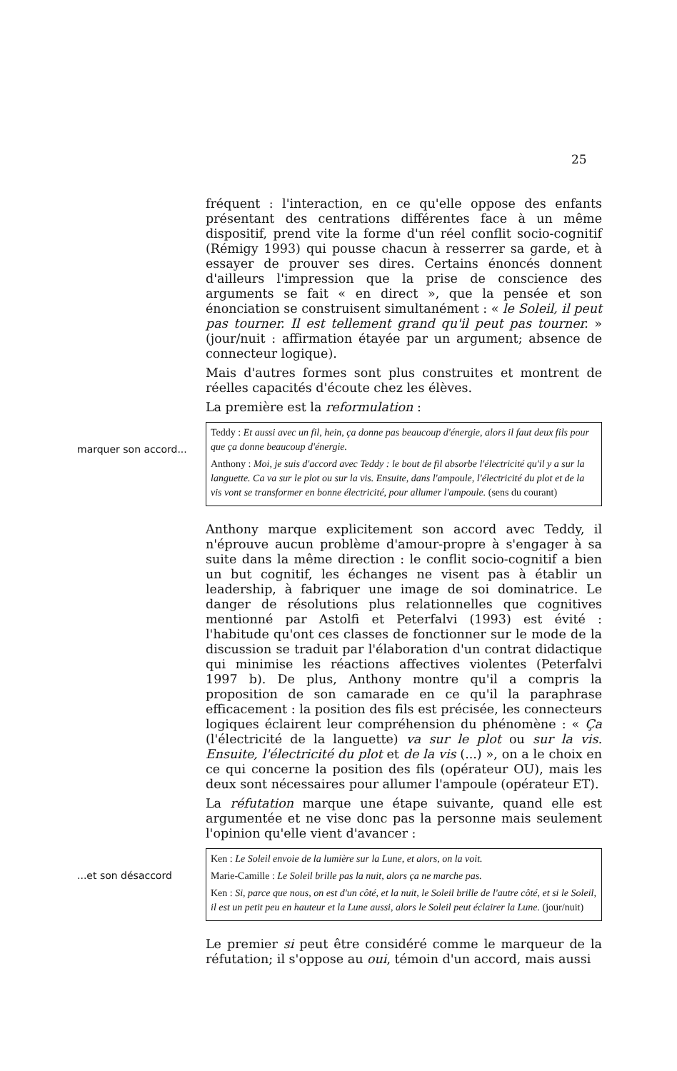25
fréquent : l'interaction, en ce qu'elle oppose des enfants présentant des centrations différentes face à un même dispositif, prend vite la forme d'un réel conflit socio-cognitif (Rémigy 1993) qui pousse chacun à resserrer sa garde, et à essayer de prouver ses dires. Certains énoncés donnent d'ailleurs l'impression que la prise de conscience des arguments se fait « en direct », que la pensée et son énonciation se construisent simultanément : « le Soleil, il peut pas tourner. Il est tellement grand qu'il peut pas tourner. » (jour/nuit : affirmation étayée par un argument; absence de connecteur logique).
Mais d'autres formes sont plus construites et montrent de réelles capacités d'écoute chez les élèves.
La première est la reformulation :
marquer son accord...
Teddy : Et aussi avec un fil, hein, ça donne pas beaucoup d'énergie, alors il faut deux fils pour que ça donne beaucoup d'énergie.
Anthony : Moi, je suis d'accord avec Teddy : le bout de fil absorbe l'électricité qu'il y a sur la languette. Ca va sur le plot ou sur la vis. Ensuite, dans l'ampoule, l'électricité du plot et de la vis vont se transformer en bonne électricité, pour allumer l'ampoule. (sens du courant)
Anthony marque explicitement son accord avec Teddy, il n'éprouve aucun problème d'amour-propre à s'engager à sa suite dans la même direction : le conflit socio-cognitif a bien un but cognitif, les échanges ne visent pas à établir un leadership, à fabriquer une image de soi dominatrice. Le danger de résolutions plus relationnelles que cognitives mentionné par Astolfi et Peterfalvi (1993) est évité : l'habitude qu'ont ces classes de fonctionner sur le mode de la discussion se traduit par l'élaboration d'un contrat didactique qui minimise les réactions affectives violentes (Peterfalvi 1997 b). De plus, Anthony montre qu'il a compris la proposition de son camarade en ce qu'il la paraphrase efficacement : la position des fils est précisée, les connecteurs logiques éclairent leur compréhension du phénomène : « Ça (l'électricité de la languette) va sur le plot ou sur la vis. Ensuite, l'électricité du plot et de la vis (...) », on a le choix en ce qui concerne la position des fils (opérateur OU), mais les deux sont nécessaires pour allumer l'ampoule (opérateur ET).
La réfutation marque une étape suivante, quand elle est argumentée et ne vise donc pas la personne mais seulement l'opinion qu'elle vient d'avancer :
...et son désaccord
Ken : Le Soleil envoie de la lumière sur la Lune, et alors, on la voit.
Marie-Camille : Le Soleil brille pas la nuit, alors ça ne marche pas.
Ken : Si, parce que nous, on est d'un côté, et la nuit, le Soleil brille de l'autre côté, et si le Soleil, il est un petit peu en hauteur et la Lune aussi, alors le Soleil peut éclairer la Lune. (jour/nuit)
Le premier si peut être considéré comme le marqueur de la réfutation; il s'oppose au oui, témoin d'un accord, mais aussi